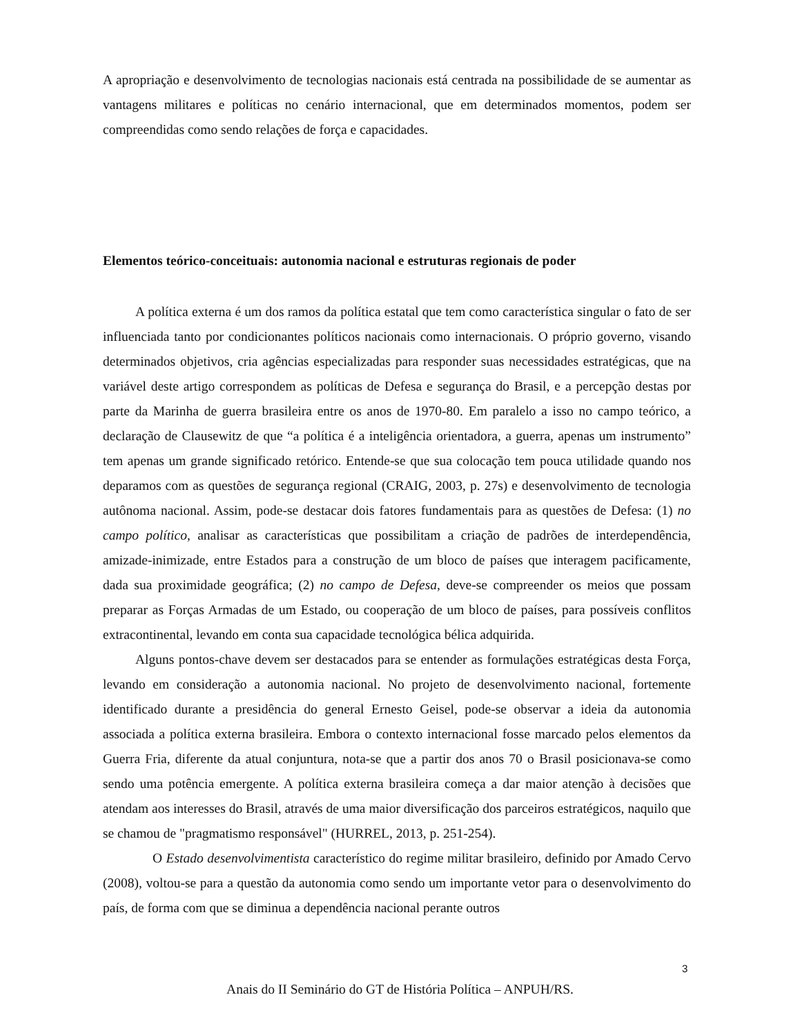A apropriação e desenvolvimento de tecnologias nacionais está centrada na possibilidade de se aumentar as vantagens militares e políticas no cenário internacional, que em determinados momentos, podem ser compreendidas como sendo relações de força e capacidades.
Elementos teórico-conceituais: autonomia nacional e estruturas regionais de poder
A política externa é um dos ramos da política estatal que tem como característica singular o fato de ser influenciada tanto por condicionantes políticos nacionais como internacionais. O próprio governo, visando determinados objetivos, cria agências especializadas para responder suas necessidades estratégicas, que na variável deste artigo correspondem as políticas de Defesa e segurança do Brasil, e a percepção destas por parte da Marinha de guerra brasileira entre os anos de 1970-80. Em paralelo a isso no campo teórico, a declaração de Clausewitz de que “a política é a inteligência orientadora, a guerra, apenas um instrumento” tem apenas um grande significado retórico. Entende-se que sua colocação tem pouca utilidade quando nos deparamos com as questões de segurança regional (CRAIG, 2003, p. 27s) e desenvolvimento de tecnologia autônoma nacional. Assim, pode-se destacar dois fatores fundamentais para as questões de Defesa: (1) no campo político, analisar as características que possibilitam a criação de padrões de interdependência, amizade-inimizade, entre Estados para a construção de um bloco de países que interagem pacificamente, dada sua proximidade geográfica; (2) no campo de Defesa, deve-se compreender os meios que possam preparar as Forças Armadas de um Estado, ou cooperação de um bloco de países, para possíveis conflitos extracontinental, levando em conta sua capacidade tecnológica bélica adquirida.
Alguns pontos-chave devem ser destacados para se entender as formulações estratégicas desta Força, levando em consideração a autonomia nacional. No projeto de desenvolvimento nacional, fortemente identificado durante a presidência do general Ernesto Geisel, pode-se observar a ideia da autonomia associada a política externa brasileira. Embora o contexto internacional fosse marcado pelos elementos da Guerra Fria, diferente da atual conjuntura, nota-se que a partir dos anos 70 o Brasil posicionava-se como sendo uma potência emergente. A política externa brasileira começa a dar maior atenção à decisões que atendam aos interesses do Brasil, através de uma maior diversificação dos parceiros estratégicos, naquilo que se chamou de "pragmatismo responsável" (HURREL, 2013, p. 251-254).
O Estado desenvolvimentista característico do regime militar brasileiro, definido por Amado Cervo (2008), voltou-se para a questão da autonomia como sendo um importante vetor para o desenvolvimento do país, de forma com que se diminua a dependência nacional perante outros
3
Anais do II Seminário do GT de História Política – ANPUH/RS.